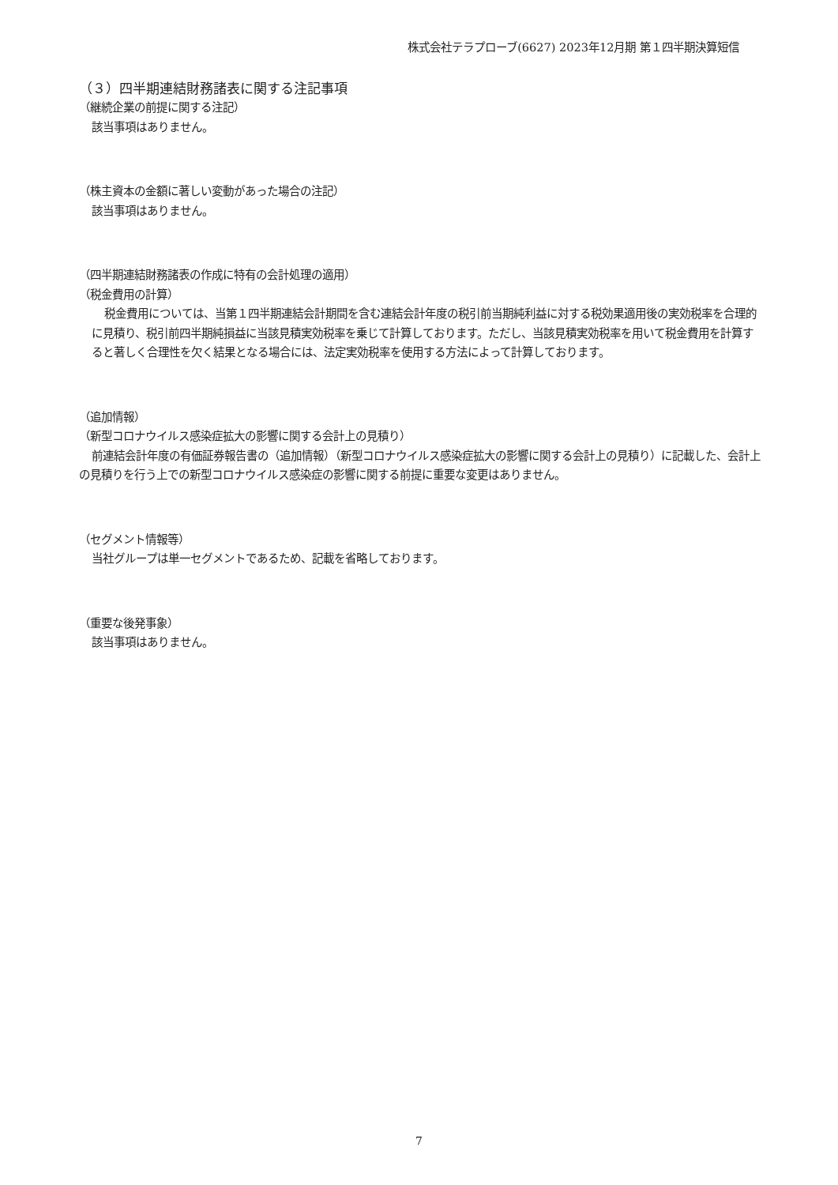株式会社テラプローブ(6627) 2023年12月期 第１四半期決算短信
（３）四半期連結財務諸表に関する注記事項
（継続企業の前提に関する注記）
該当事項はありません。
（株主資本の金額に著しい変動があった場合の注記）
該当事項はありません。
（四半期連結財務諸表の作成に特有の会計処理の適用）
（税金費用の計算）
税金費用については、当第１四半期連結会計期間を含む連結会計年度の税引前当期純利益に対する税効果適用後の実効税率を合理的に見積り、税引前四半期純損益に当該見積実効税率を乗じて計算しております。ただし、当該見積実効税率を用いて税金費用を計算すると著しく合理性を欠く結果となる場合には、法定実効税率を使用する方法によって計算しております。
（追加情報）
（新型コロナウイルス感染症拡大の影響に関する会計上の見積り）
前連結会計年度の有価証券報告書の（追加情報）（新型コロナウイルス感染症拡大の影響に関する会計上の見積り）に記載した、会計上の見積りを行う上での新型コロナウイルス感染症の影響に関する前提に重要な変更はありません。
（セグメント情報等）
当社グループは単一セグメントであるため、記載を省略しております。
（重要な後発事象）
該当事項はありません。
7